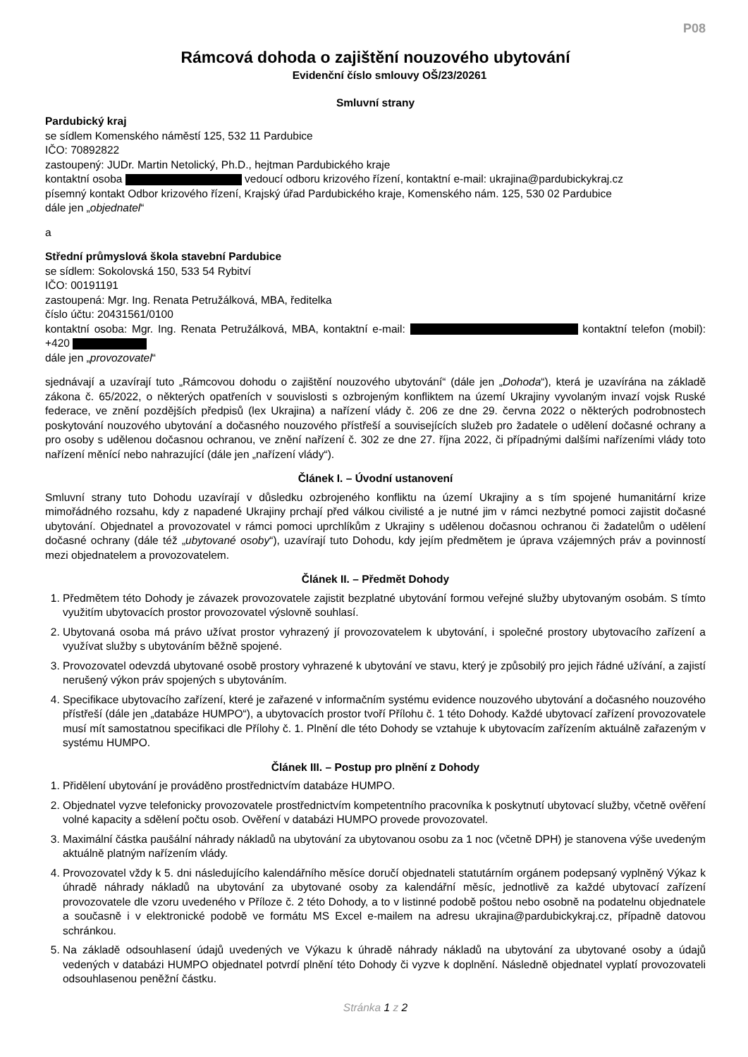P08
Rámcová dohoda o zajištění nouzového ubytování
Evidenční číslo smlouvy OŠ/23/20261
Smluvní strany
Pardubický kraj
se sídlem Komenského náměstí 125, 532 11 Pardubice
IČO: 70892822
zastoupený: JUDr. Martin Netolický, Ph.D., hejtman Pardubického kraje
kontaktní osoba vedoucí odboru krizového řízení, kontaktní e-mail: ukrajina@pardubickykraj.cz
písemný kontakt Odbor krizového řízení, Krajský úřad Pardubického kraje, Komenského nám. 125, 530 02 Pardubice
dále jen „objednatel“
a
Střední průmyslová škola stavební Pardubice
se sídlem: Sokolovská 150, 533 54 Rybitví
IČO: 00191191
zastoupená: Mgr. Ing. Renata Petružálková, MBA, ředitelka
číslo účtu: 20431561/0100
kontaktní osoba: Mgr. Ing. Renata Petružálková, MBA, kontaktní e-mail: kontaktní telefon (mobil): +420
dále jen „provozovatel“
sjednávají a uzavírají tuto „Rámcovou dohodu o zajištění nouzového ubytování“ (dále jen „Dohoda“), která je uzavírána na základě zákona č. 65/2022, o některých opatřeních v souvislosti s ozbrojeným konfliktem na území Ukrajiny vyvolaným invazí vojsk Ruské federace, ve znění pozdějších předpisů (lex Ukrajina) a nařízení vlády č. 206 ze dne 29. června 2022 o některých podrobnostech poskytování nouzového ubytování a dočasného nouzového přístřeší a souvisejících služeb pro žadatele o udělení dočasné ochrany a pro osoby s udělenou dočasnou ochranou, ve znění nařízení č. 302 ze dne 27. října 2022, či případnými dalšími nařízeními vlády toto nařízení měnící nebo nahrazující (dále jen „nařízení vlády“).
Článek I. – Úvodní ustanovení
Smluvní strany tuto Dohodu uzavírají v důsledku ozbrojeného konfliktu na území Ukrajiny a s tím spojené humanitární krize mimořádného rozsahu, kdy z napadené Ukrajiny prchají před válkou civilisté a je nutné jim v rámci nezbytné pomoci zajistit dočasné ubytování. Objednatel a provozovatel v rámci pomoci uprchlíkům z Ukrajiny s udělenou dočasnou ochranou či žadatelům o udělení dočasné ochrany (dále též „ubytované osoby“), uzavírají tuto Dohodu, kdy jejím předmětem je úprava vzájemných práv a povinností mezi objednatelem a provozovatelem.
Článek II. – Předmět Dohody
1. Předmětem této Dohody je závazek provozovatele zajistit bezplatné ubytování formou veřejné služby ubytovaným osobám. S tímto využitím ubytovacích prostor provozovatel výslovně souhlasí.
2. Ubytovaná osoba má právo užívat prostor vyhrazený jí provozovatelem k ubytování, i společné prostory ubytovacího zařízení a využívat služby s ubytováním běžně spojené.
3. Provozovatel odevzdá ubytované osobě prostory vyhrazené k ubytování ve stavu, který je způsobilý pro jejich řádné užívání, a zajistí nerušený výkon práv spojených s ubytováním.
4. Specifikace ubytovacího zařízení, které je zařazené v informačním systému evidence nouzového ubytování a dočasného nouzového přístřeší (dále jen „databáze HUMPO“), a ubytovacích prostor tvoří Přílohu č. 1 této Dohody. Každé ubytovací zařízení provozovatele musí mít samostatnou specifikaci dle Přílohy č. 1. Plnění dle této Dohody se vztahuje k ubytovacím zařízením aktuálně zařazeným v systému HUMPO.
Článek III. – Postup pro plnění z Dohody
1. Přidělení ubytování je prováděno prostřednictvím databáze HUMPO.
2. Objednatel vyzve telefonicky provozovatele prostřednictvím kompetentního pracovníka k poskytnutí ubytovací služby, včetně ověření volné kapacity a sdělení počtu osob. Ověření v databázi HUMPO provede provozovatel.
3. Maximální částka paušální náhrady nákladů na ubytování za ubytovanou osobu za 1 noc (včetně DPH) je stanovena výše uvedeným aktuálně platným nařízením vlády.
4. Provozovatel vždy k 5. dni následujícího kalendářního měsíce doručí objednateli statutárním orgánem podepsaný vyplněný Výkaz k úhradě náhrady nákladů na ubytování za ubytované osoby za kalendářní měsíc, jednotlivě za každé ubytovací zařízení provozovatele dle vzoru uvedeného v Příloze č. 2 této Dohody, a to v listinné podobě poštou nebo osobně na podatelnu objednatele a současně i v elektronické podobě ve formátu MS Excel e-mailem na adresu ukrajina@pardubickykraj.cz, případně datovou schránkou.
5. Na základě odsouhlasení údajů uvedených ve Výkazu k úhradě náhrady nákladů na ubytování za ubytované osoby a údajů vedených v databázi HUMPO objednatel potvrdí plnění této Dohody či vyzve k doplnění. Následně objednatel vyplatí provozovateli odsouhlasenou peněžní částku.
Stránka 1 z 2